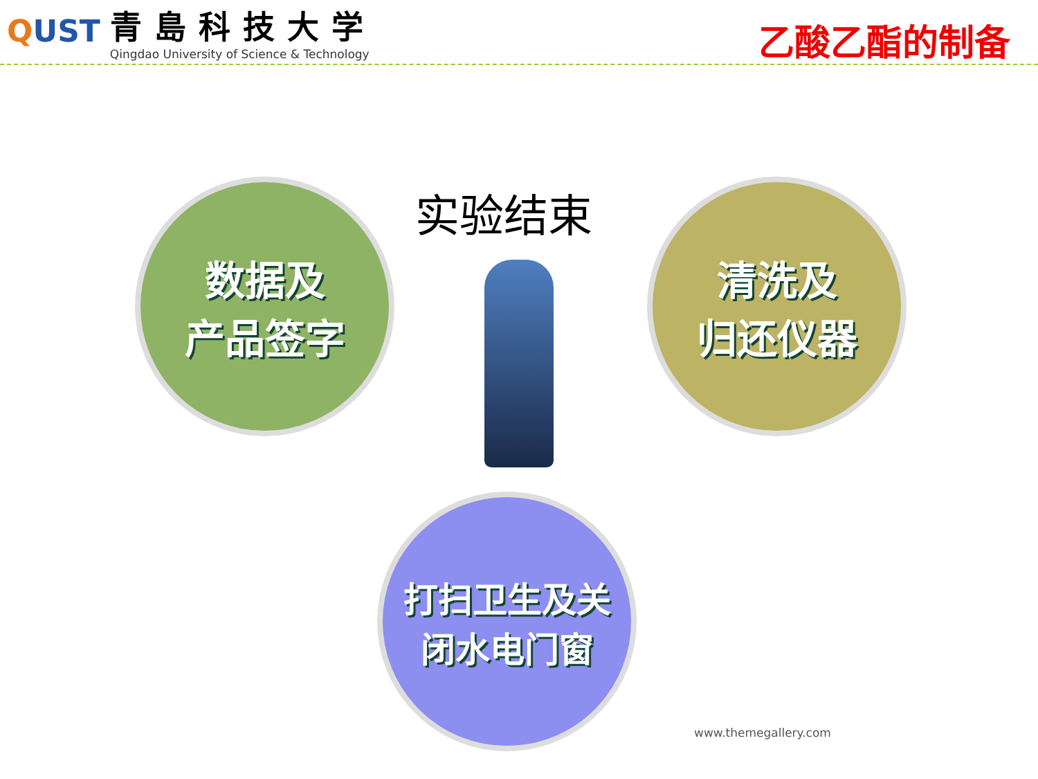QUST
青島科技大学
Qingdao University of Science & Technology
乙酸乙酯的制备
实验结束
数据及
产品签字
清洗及
归还仪器
打扫卫生及关
闭水电门窗
www.themegallery.com